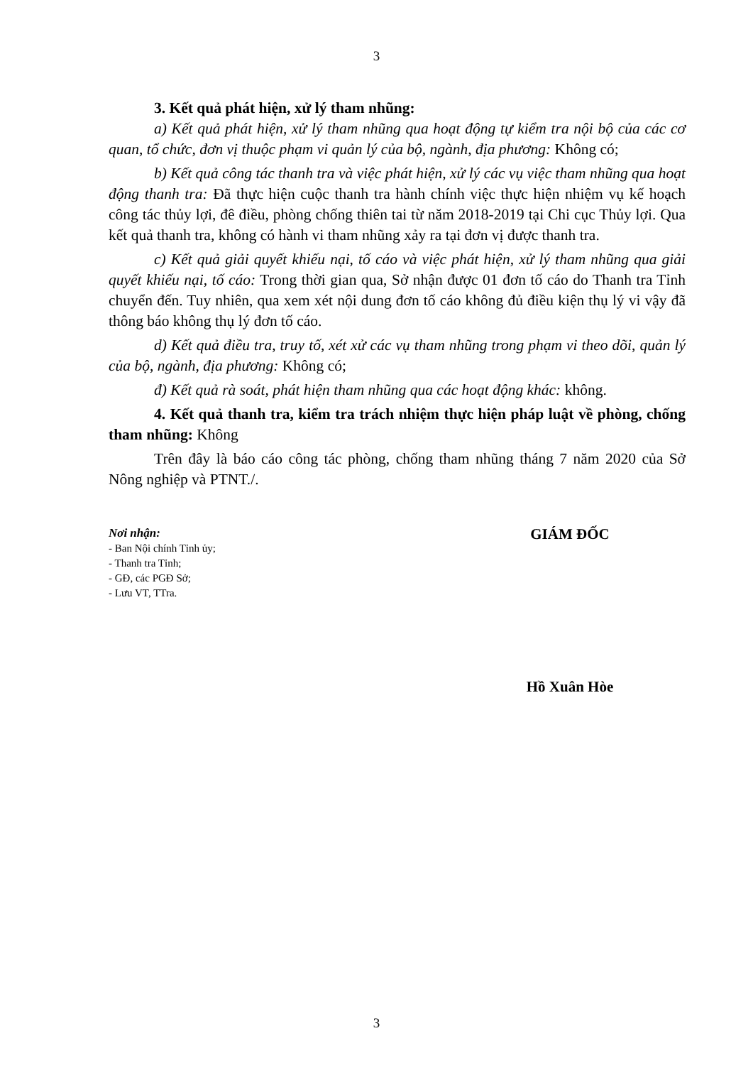3
3. Kết quả phát hiện, xử lý tham nhũng:
a) Kết quả phát hiện, xử lý tham nhũng qua hoạt động tự kiểm tra nội bộ của các cơ quan, tổ chức, đơn vị thuộc phạm vi quản lý của bộ, ngành, địa phương: Không có;
b) Kết quả công tác thanh tra và việc phát hiện, xử lý các vụ việc tham nhũng qua hoạt động thanh tra: Đã thực hiện cuộc thanh tra hành chính việc thực hiện nhiệm vụ kế hoạch công tác thủy lợi, đê điều, phòng chống thiên tai từ năm 2018-2019 tại Chi cục Thủy lợi. Qua kết quả thanh tra, không có hành vi tham nhũng xảy ra tại đơn vị được thanh tra.
c) Kết quả giải quyết khiếu nại, tố cáo và việc phát hiện, xử lý tham nhũng qua giải quyết khiếu nại, tố cáo: Trong thời gian qua, Sở nhận được 01 đơn tố cáo do Thanh tra Tỉnh chuyển đến. Tuy nhiên, qua xem xét nội dung đơn tố cáo không đủ điều kiện thụ lý vi vậy đã thông báo không thụ lý đơn tố cáo.
d) Kết quả điều tra, truy tố, xét xử các vụ tham nhũng trong phạm vi theo dõi, quản lý của bộ, ngành, địa phương: Không có;
đ) Kết quả rà soát, phát hiện tham nhũng qua các hoạt động khác: không.
4. Kết quả thanh tra, kiểm tra trách nhiệm thực hiện pháp luật về phòng, chống tham nhũng: Không
Trên đây là báo cáo công tác phòng, chống tham nhũng tháng 7 năm 2020 của Sở Nông nghiệp và PTNT./.
Nơi nhận:
- Ban Nội chính Tỉnh ủy;
- Thanh tra Tỉnh;
- GĐ, các PGĐ Sở;
- Lưu VT, TTra.
GIÁM ĐỐC
Hồ Xuân Hòe
3